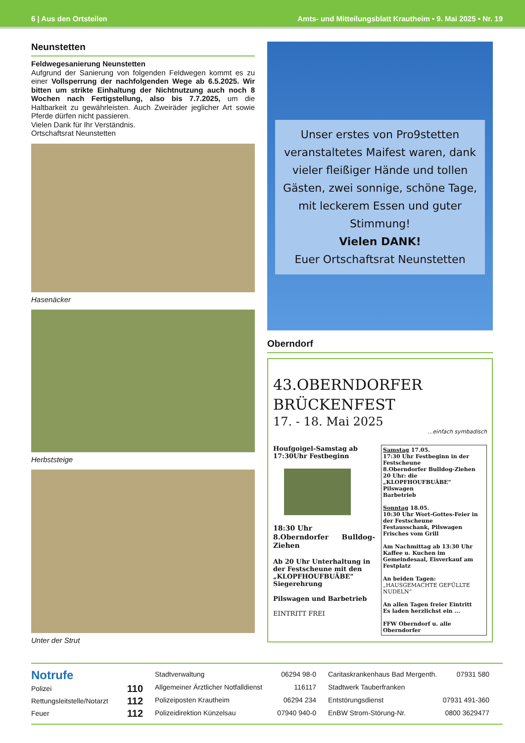6 | Aus den Ortsteilen Amts- und Mitteilungsblatt Krautheim • 9. Mai 2025 • Nr. 19
Neunstetten
Feldwegesanierung Neunstetten
Aufgrund der Sanierung von folgenden Feldwegen kommt es zu einer Vollsperrung der nachfolgenden Wege ab 6.5.2025. Wir bitten um strikte Einhaltung der Nichtnutzung auch noch 8 Wochen nach Fertigstellung, also bis 7.7.2025, um die Haltbarkeit zu gewährleisten. Auch Zweiräder jeglicher Art sowie Pferde dürfen nicht passieren.
Vielen Dank für Ihr Verständnis.
Ortschaftsrat Neunstetten
Hasenäcker
Herbststeige
Unter der Strut
Unser erstes von Pro9stetten veranstaltetes Maifest waren, dank vieler fleißiger Hände und tollen Gästen, zwei sonnige, schöne Tage, mit leckerem Essen und guter Stimmung!
Vielen DANK!
Euer Ortschaftsrat Neunstetten
Oberndorf
43.OBERNDORFER
BRÜCKENFEST
17. - 18. Mai 2025
...einfach symbadisch
Houfgoigel-Samstag ab 17:30Uhr Festbeginn
18:30 Uhr
8.Oberndorfer Bulldog-Ziehen
Ab 20 Uhr Unterhaltung in der Festscheune mit den „KLOPFHOUFBUÄBE“ Siegerehrung
Pilswagen und Barbetrieb
EINTRITT FREI
Samstag 17.05.
17:30 Uhr Festbeginn in der Festscheune
8.Oberndorfer Bulldog-Ziehen
20 Uhr: die „KLOPFHOUFBUÄBE“
Pilswagen
Barbetrieb
Sonntag 18.05.
10:30 Uhr Wort-Gottes-Feier in der Festscheune
Festausschank, Pilswagen
Frisches vom Grill
Am Nachmittag ab 13:30 Uhr Kaffee u. Kuchen im Gemeindesaal, Eisverkauf am Festplatz
An beiden Tagen:
„HAUSGEMACHTE GEFÜLLTE NUDELN“
An allen Tagen freier Eintritt
Es laden herzlichst ein ...
FFW Oberndorf u. alle Oberndorfer
| Notrufe | |
| Polizei | 110 |
| Rettungsleitstelle/Notarzt | 112 |
| Feuer | 112 |
| Stadtverwaltung | 06294 98-0 |
| Allgemeiner Ärztlicher Notfalldienst | 116117 |
| Polizeiposten Krautheim | 06294 234 |
| Polizeidirektion Künzelsau | 07940 940-0 |
| Caritaskrankenhaus Bad Mergenth. | 07931 580 |
| Stadtwerk Tauberfranken | |
| Entstörungsdienst | 07931 491-360 |
| EnBW Strom-Störung-Nr. | 0800 3629477 |